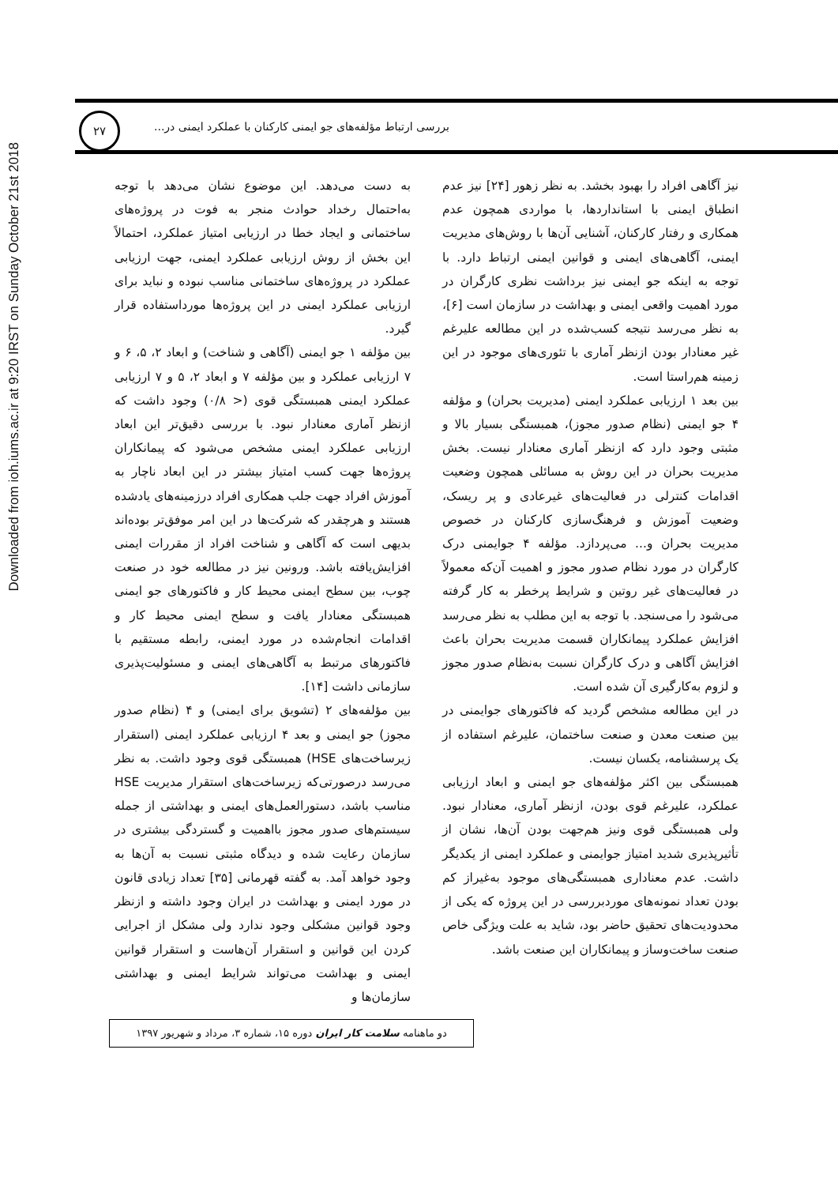Downloaded from ioh.iums.ac.ir at 9:20 IRST on Sunday October 21st 2018
۲۷
بررسی ارتباط مؤلفه‌های جو ایمنی کارکنان با عملکرد ایمنی در...
به دست می‌دهد. این موضوع نشان می‌دهد با توجه به‌احتمال رخداد حوادث منجر به فوت در پروژه‌های ساختمانی و ایجاد خطا در ارزیابی امتیاز عملکرد، احتمالاً این بخش از روش ارزیابی عملکرد ایمنی، جهت ارزیابی عملکرد در پروژه‌های ساختمانی مناسب نبوده و نباید برای ارزیابی عملکرد ایمنی در این پروژه‌ها مورداستفاده قرار گیرد.
بین مؤلفه ۱ جو ایمنی (آگاهی و شناخت) و ابعاد ۲، ۵، ۶ و ۷ ارزیابی عملکرد و بین مؤلفه ۷ و ابعاد ۲، ۵ و ۷ ارزیابی عملکرد ایمنی همبستگی قوی (< ۰/۸) وجود داشت که ازنظر آماری معنادار نبود. با بررسی دقیق‌تر این ابعاد ارزیابی عملکرد ایمنی مشخص می‌شود که پیمانکاران پروژه‌ها جهت کسب امتیاز بیشتر در این ابعاد ناچار به آموزش افراد جهت جلب همکاری افراد درزمینه‌های یادشده هستند و هرچقدر که شرکت‌ها در این امر موفق‌تر بوده‌اند بدیهی است که آگاهی و شناخت افراد از مقررات ایمنی افزایش‌یافته باشد. ورونین نیز در مطالعه خود در صنعت چوب، بین سطح ایمنی محیط کار و فاکتورهای جو ایمنی همبستگی معنادار یافت و سطح ایمنی محیط کار و اقدامات انجام‌شده در مورد ایمنی، رابطه مستقیم با فاکتورهای مرتبط به آگاهی‌های ایمنی و مسئولیت‌پذیری سازمانی داشت [۱۴].
بین مؤلفه‌های ۲ (تشویق برای ایمنی) و ۴ (نظام صدور مجوز) جو ایمنی و بعد ۴ ارزیابی عملکرد ایمنی (استقرار زیرساخت‌های HSE) همبستگی قوی وجود داشت. به نظر می‌رسد درصورتی‌که زیرساخت‌های استقرار مدیریت HSE مناسب باشد، دستورالعمل‌های ایمنی و بهداشتی از جمله سیستم‌های صدور مجوز بااهمیت و گستردگی بیشتری در سازمان رعایت شده و دیدگاه مثبتی نسبت به آن‌ها به وجود خواهد آمد. به گفته قهرمانی [۳۵] تعداد زیادی قانون در مورد ایمنی و بهداشت در ایران وجود داشته و ازنظر وجود قوانین مشکلی وجود ندارد ولی مشکل از اجرایی کردن این قوانین و استقرار آن‌هاست و استقرار قوانین ایمنی و بهداشت می‌تواند شرایط ایمنی و بهداشتی سازمان‌ها و
نیز آگاهی افراد را بهبود بخشد. به نظر زهور [۲۴] نیز عدم انطباق ایمنی با استانداردها، با مواردی همچون عدم همکاری و رفتار کارکنان، آشنایی آن‌ها با روش‌های مدیریت ایمنی، آگاهی‌های ایمنی و قوانین ایمنی ارتباط دارد. با توجه به اینکه جو ایمنی نیز برداشت نظری کارگران در مورد اهمیت واقعی ایمنی و بهداشت در سازمان است [۶]، به نظر می‌رسد نتیجه کسب‌شده در این مطالعه علیرغم غیر معنادار بودن ازنظر آماری با تئوری‌های موجود در این زمینه هم‌راستا است.
بین بعد ۱ ارزیابی عملکرد ایمنی (مدیریت بحران) و مؤلفه ۴ جو ایمنی (نظام صدور مجوز)، همبستگی بسیار بالا و مثبتی وجود دارد که ازنظر آماری معنادار نیست. بخش مدیریت بحران در این روش به مسائلی همچون وضعیت اقدامات کنترلی در فعالیت‌های غیرعادی و پر ریسک، وضعیت آموزش و فرهنگ‌سازی کارکنان در خصوص مدیریت بحران و... می‌پردازد. مؤلفه ۴ جوایمنی درک کارگران در مورد نظام صدور مجوز و اهمیت آن‌که معمولاً در فعالیت‌های غیر روتین و شرایط پرخطر به کار گرفته می‌شود را می‌سنجد. با توجه به این مطلب به نظر می‌رسد افزایش عملکرد پیمانکاران قسمت مدیریت بحران باعث افزایش آگاهی و درک کارگران نسبت به‌نظام صدور مجوز و لزوم به‌کارگیری آن شده است.
در این مطالعه مشخص گردید که فاکتورهای جوایمنی در بین صنعت معدن و صنعت ساختمان، علیرغم استفاده از یک پرسشنامه، یکسان نیست.
همبستگی بین اکثر مؤلفه‌های جو ایمنی و ابعاد ارزیابی عملکرد، علیرغم قوی بودن، ازنظر آماری، معنادار نبود. ولی همبستگی قوی ونیز هم‌جهت بودن آن‌ها، نشان از تأثیرپذیری شدید امتیاز جوایمنی و عملکرد ایمنی از یکدیگر داشت. عدم معناداری همبستگی‌های موجود به‌غیراز کم بودن تعداد نمونه‌های موردبررسی در این پروژه که یکی از محدودیت‌های تحقیق حاضر بود، شاید به علت ویژگی خاص صنعت ساخت‌وساز و پیمانکاران این صنعت باشد.
دو ماهنامه سلامت کار ایران دوره ۱۵، شماره ۳، مرداد و شهریور ۱۳۹۷